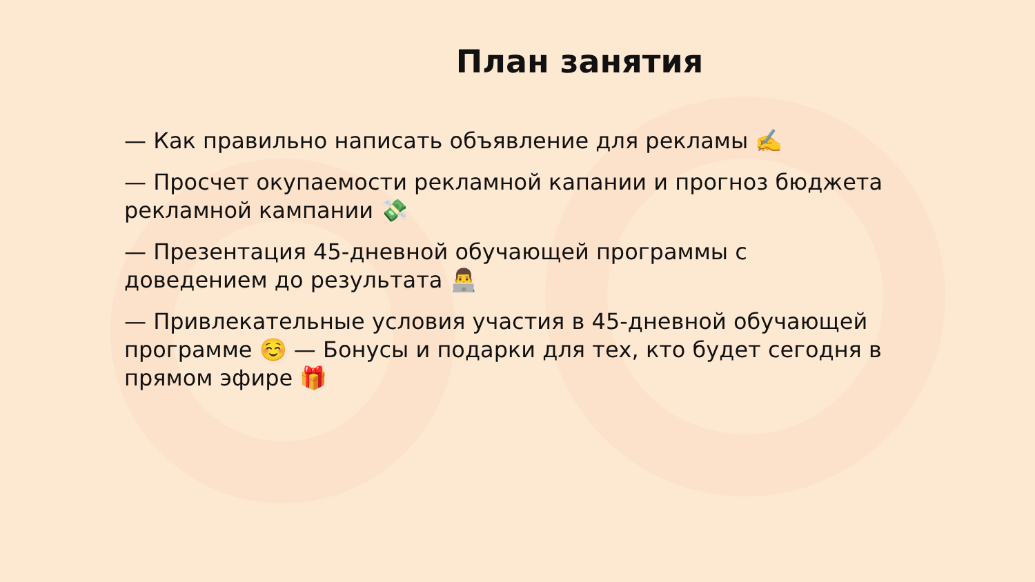План занятия
— Как правильно написать объявление для рекламы ✍️
— Просчет окупаемости рекламной капании и прогноз бюджета рекламной кампании 💸
— Презентация 45-дневной обучающей программы с доведением до результата 👨‍💻
— Привлекательные условия участия в 45-дневной обучающей программе ☺️ — Бонусы и подарки для тех, кто будет сегодня в прямом эфире 🎁